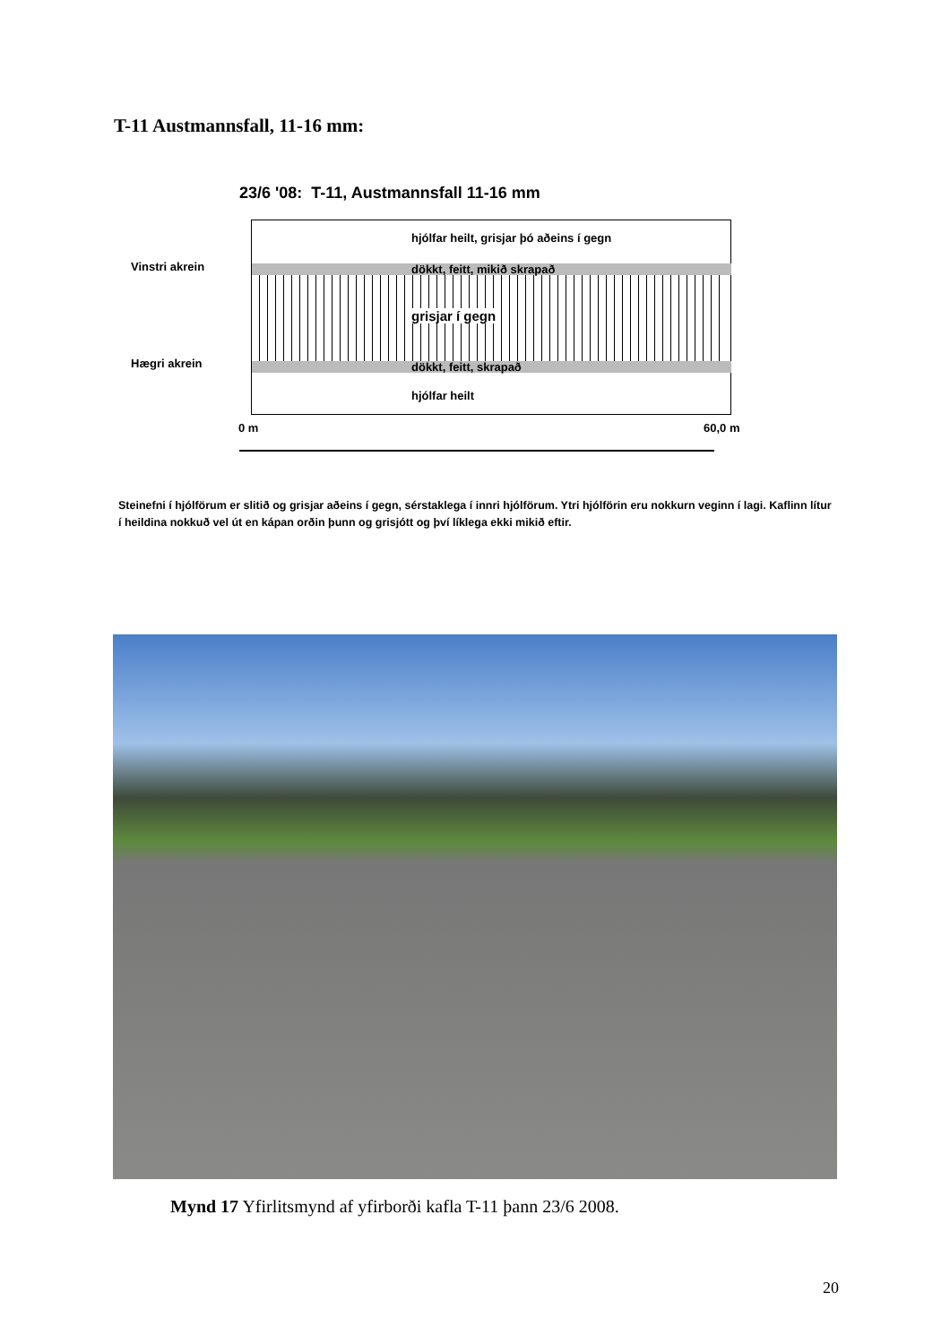T-11 Austmannsfall, 11-16 mm:
23/6 '08: T-11, Austmannsfall 11-16 mm
Vinstri akrein
hjólfar heilt, grisjar þó aðeins í gegn
dökkt, feitt, mikið skrapað
grisjar í gegn
dökkt, feitt, skrapað
hjólfar heilt
Hægri akrein
0 m 60,0 m
Steinefni í hjólförum er slitið og grisjar aðeins í gegn, sérstaklega í innri hjólförum. Ytri hjólförin eru nokkurn veginn í lagi. Kaflinn lítur í heildina nokkuð vel út en kápan orðin þunn og grisjótt og því líklega ekki mikið eftir.
Mynd 17 Yfirlitsmynd af yfirborði kafla T-11 þann 23/6 2008.
20